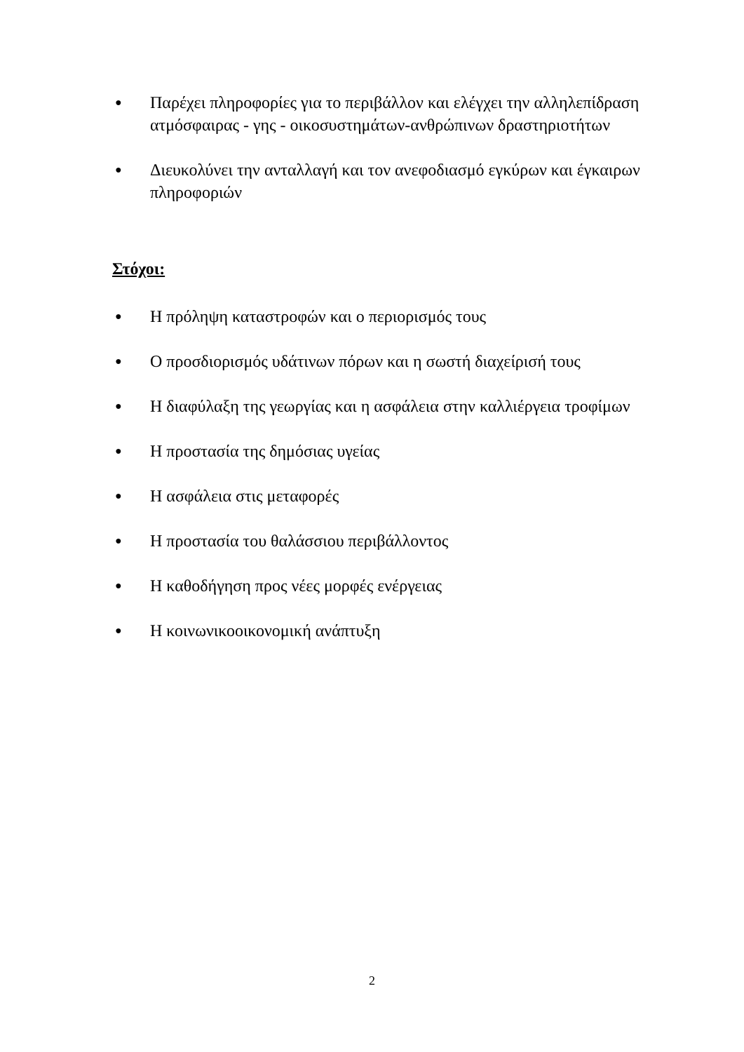● Παρέχει πληροφορίες για το περιβάλλον και ελέγχει την αλληλεπίδραση ατμόσφαιρας - γης - οικοσυστημάτων-ανθρώπινων δραστηριοτήτων
● Διευκολύνει την ανταλλαγή και τον ανεφοδιασμό εγκύρων και έγκαιρων πληροφοριών
Στόχοι:
● Η πρόληψη καταστροφών και ο περιορισμός τους
● Ο προσδιορισμός υδάτινων πόρων και η σωστή διαχείρισή τους
● Η διαφύλαξη της γεωργίας και η ασφάλεια στην καλλιέργεια τροφίμων
● Η προστασία της δημόσιας υγείας
● Η ασφάλεια στις μεταφορές
● Η προστασία του θαλάσσιου περιβάλλοντος
● Η καθοδήγηση προς νέες μορφές ενέργειας
● Η κοινωνικοοικονομική ανάπτυξη
2